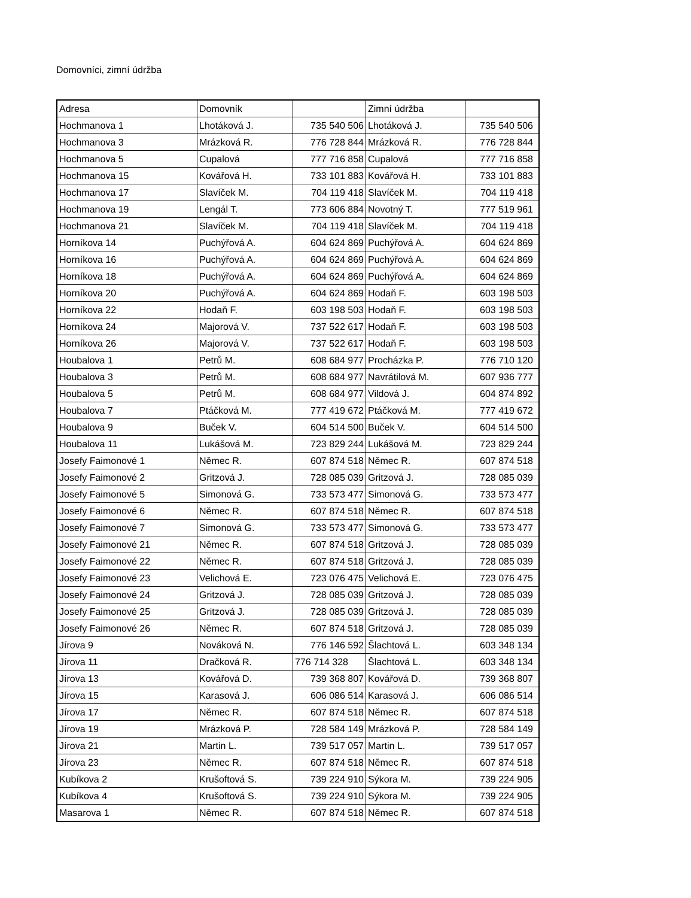Domovníci, zimní údržba
| Adresa | Domovník | | Zimní údržba | |
| Hochmanova 1 | Lhotáková J. | 735 540 506 | Lhotáková J. | 735 540 506 |
| Hochmanova 3 | Mrázková R. | 776 728 844 | Mrázková R. | 776 728 844 |
| Hochmanova 5 | Cupalová | 777 716 858 | Cupalová | 777 716 858 |
| Hochmanova 15 | Kovářová H. | 733 101 883 | Kovářová H. | 733 101 883 |
| Hochmanova 17 | Slavíček M. | 704 119 418 | Slavíček M. | 704 119 418 |
| Hochmanova 19 | Lengál T. | 773 606 884 | Novotný T. | 777 519 961 |
| Hochmanova 21 | Slavíček M. | 704 119 418 | Slavíček M. | 704 119 418 |
| Horníkova 14 | Puchýřová A. | 604 624 869 | Puchýřová A. | 604 624 869 |
| Horníkova 16 | Puchýřová A. | 604 624 869 | Puchýřová A. | 604 624 869 |
| Horníkova 18 | Puchýřová A. | 604 624 869 | Puchýřová A. | 604 624 869 |
| Horníkova 20 | Puchýřová A. | 604 624 869 | Hodaň F. | 603 198 503 |
| Horníkova 22 | Hodaň F. | 603 198 503 | Hodaň F. | 603 198 503 |
| Horníkova 24 | Majorová V. | 737 522 617 | Hodaň F. | 603 198 503 |
| Horníkova 26 | Majorová V. | 737 522 617 | Hodaň F. | 603 198 503 |
| Houbalova 1 | Petrů M. | 608 684 977 | Procházka P. | 776 710 120 |
| Houbalova 3 | Petrů M. | 608 684 977 | Navrátilová M. | 607 936 777 |
| Houbalova 5 | Petrů M. | 608 684 977 | Vildová J. | 604 874 892 |
| Houbalova 7 | Ptáčková M. | 777 419 672 | Ptáčková M. | 777 419 672 |
| Houbalova 9 | Buček V. | 604 514 500 | Buček V. | 604 514 500 |
| Houbalova 11 | Lukášová M. | 723 829 244 | Lukášová M. | 723 829 244 |
| Josefy Faimonové 1 | Němec R. | 607 874 518 | Němec R. | 607 874 518 |
| Josefy Faimonové 2 | Gritzová J. | 728 085 039 | Gritzová J. | 728 085 039 |
| Josefy Faimonové 5 | Simonová G. | 733 573 477 | Simonová G. | 733 573 477 |
| Josefy Faimonové 6 | Němec R. | 607 874 518 | Němec R. | 607 874 518 |
| Josefy Faimonové 7 | Simonová G. | 733 573 477 | Simonová G. | 733 573 477 |
| Josefy Faimonové 21 | Němec R. | 607 874 518 | Gritzová J. | 728 085 039 |
| Josefy Faimonové 22 | Němec R. | 607 874 518 | Gritzová J. | 728 085 039 |
| Josefy Faimonové 23 | Velichová E. | 723 076 475 | Velichová E. | 723 076 475 |
| Josefy Faimonové 24 | Gritzová J. | 728 085 039 | Gritzová J. | 728 085 039 |
| Josefy Faimonové 25 | Gritzová J. | 728 085 039 | Gritzová J. | 728 085 039 |
| Josefy Faimonové 26 | Němec R. | 607 874 518 | Gritzová J. | 728 085 039 |
| Jírova 9 | Nováková N. | 776 146 592 | Šlachtová L. | 603 348 134 |
| Jírova 11 | Dračková R. | 776 714 328 | Šlachtová L. | 603 348 134 |
| Jírova 13 | Kovářová D. | 739 368 807 | Kovářová D. | 739 368 807 |
| Jírova 15 | Karasová J. | 606 086 514 | Karasová J. | 606 086 514 |
| Jírova 17 | Němec R. | 607 874 518 | Němec R. | 607 874 518 |
| Jírova 19 | Mrázková P. | 728 584 149 | Mrázková P. | 728 584 149 |
| Jírova 21 | Martin L. | 739 517 057 | Martin L. | 739 517 057 |
| Jírova 23 | Němec R. | 607 874 518 | Němec R. | 607 874 518 |
| Kubíkova 2 | Krušoftová S. | 739 224 910 | Sýkora M. | 739 224 905 |
| Kubíkova 4 | Krušoftová S. | 739 224 910 | Sýkora M. | 739 224 905 |
| Masarova 1 | Němec R. | 607 874 518 | Němec R. | 607 874 518 |